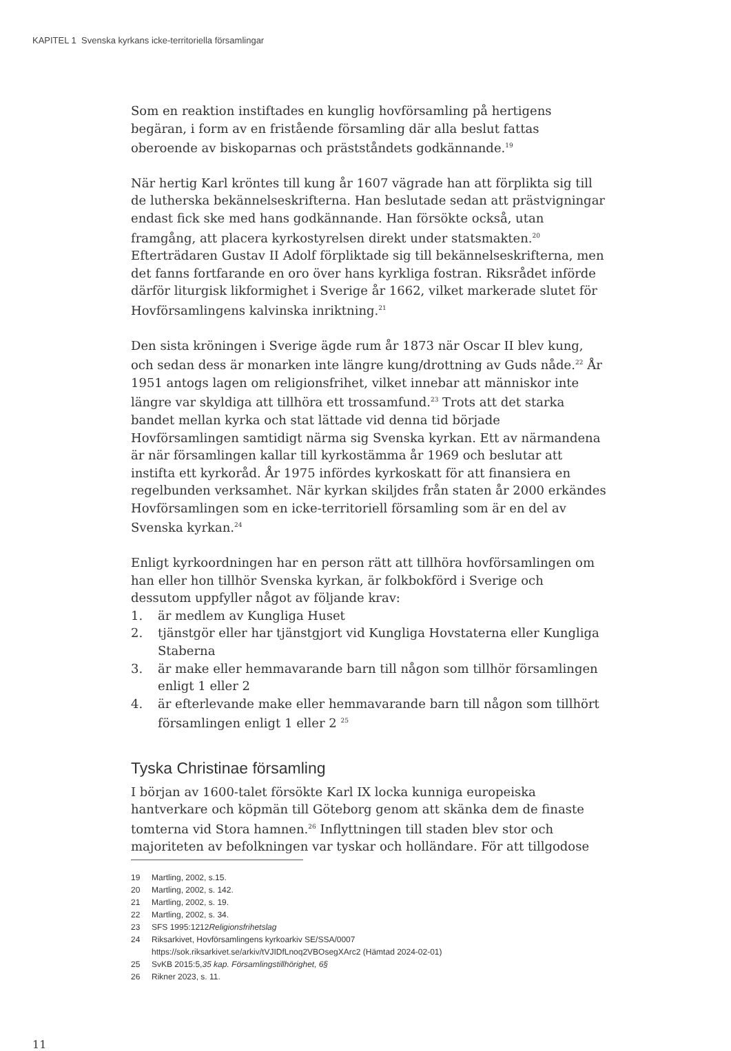KAPITEL 1 Svenska kyrkans icke-territoriella församlingar
Som en reaktion instiftades en kunglig hovförsamling på hertigens begäran, i form av en fristående församling där alla beslut fattas oberoende av biskoparnas och prästståndets godkännande.<sup>19</sup>
När hertig Karl kröntes till kung år 1607 vägrade han att förplikta sig till de lutherska bekännelseskrifterna. Han beslutade sedan att prästvigningar endast fick ske med hans godkännande. Han försökte också, utan framgång, att placera kyrkostyrelsen direkt under statsmakten.<sup>20</sup> Efterträdaren Gustav II Adolf förpliktade sig till bekännelseskrifterna, men det fanns fortfarande en oro över hans kyrkliga fostran. Riksrådet införde därför liturgisk likformighet i Sverige år 1662, vilket markerade slutet för Hovförsamlingens kalvinska inriktning.<sup>21</sup>
Den sista kröningen i Sverige ägde rum år 1873 när Oscar II blev kung, och sedan dess är monarken inte längre kung/drottning av Guds nåde.<sup>22</sup> År 1951 antogs lagen om religionsfrihet, vilket innebar att människor inte längre var skyldiga att tillhöra ett trossamfund.<sup>23</sup> Trots att det starka bandet mellan kyrka och stat lättade vid denna tid började Hovförsamlingen samtidigt närma sig Svenska kyrkan. Ett av närmandena är när församlingen kallar till kyrkostämma år 1969 och beslutar att instifta ett kyrkoråd. År 1975 infördes kyrkoskatt för att finansiera en regelbunden verksamhet. När kyrkan skiljdes från staten år 2000 erkändes Hovförsamlingen som en icke-territoriell församling som är en del av Svenska kyrkan.<sup>24</sup>
Enligt kyrkoordningen har en person rätt att tillhöra hovförsamlingen om han eller hon tillhör Svenska kyrkan, är folkbokförd i Sverige och dessutom uppfyller något av följande krav:
1. är medlem av Kungliga Huset
2. tjänstgör eller har tjänstgjort vid Kungliga Hovstaterna eller Kungliga Staberna
3. är make eller hemmavarande barn till någon som tillhör församlingen enligt 1 eller 2
4. är efterlevande make eller hemmavarande barn till någon som tillhört församlingen enligt 1 eller 2 <sup>25</sup>
Tyska Christinae församling
I början av 1600-talet försökte Karl IX locka kunniga europeiska hantverkare och köpmän till Göteborg genom att skänka dem de finaste tomterna vid Stora hamnen.<sup>26</sup> Inflyttningen till staden blev stor och majoriteten av befolkningen var tyskar och holländare. För att tillgodose
19 Martling, 2002, s.15.
20 Martling, 2002, s. 142.
21 Martling, 2002, s. 19.
22 Martling, 2002, s. 34.
23 SFS 1995:1212 Religionsfrihetslag
24 Riksarkivet, Hovförsamlingens kyrkoarkiv SE/SSA/0007
https://sok.riksarkivet.se/arkiv/tVJIDfLnoq2VBOsegXArc2 (Hämtad 2024-02-01)
25 SvKB 2015:5, 35 kap. Församlingstillhörighet, 6§
26 Rikner 2023, s. 11.
11